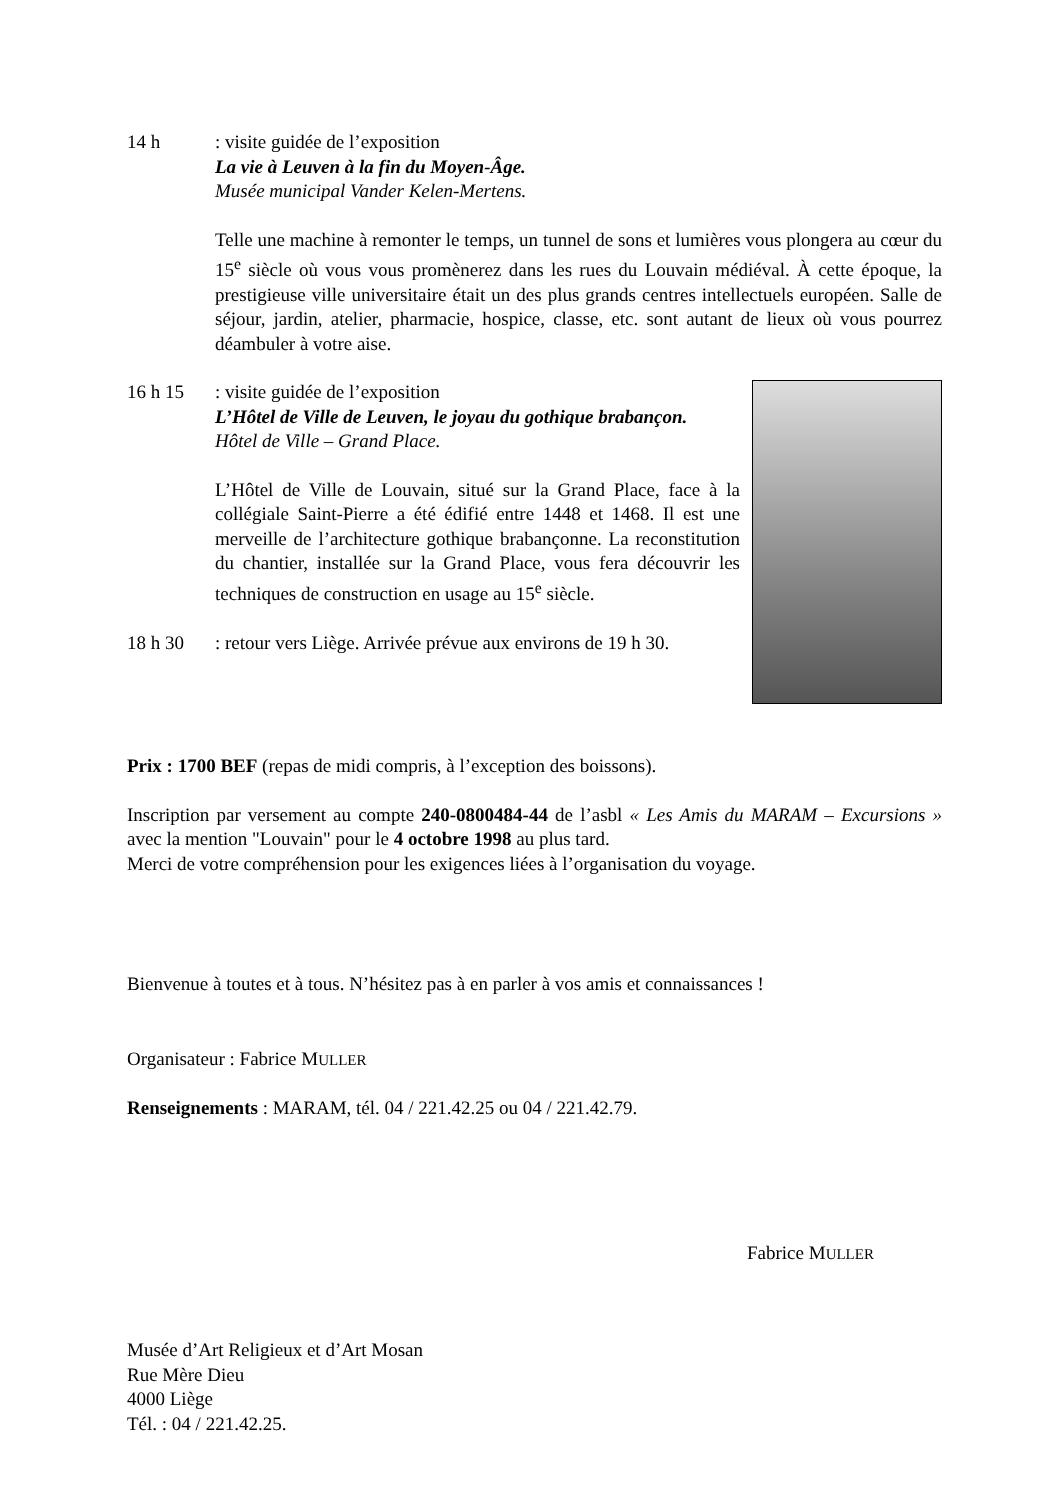14 h: visite guidée de l’exposition
La vie à Leuven à la fin du Moyen-Âge.
Musée municipal Vander Kelen-Mertens.
Telle une machine à remonter le temps, un tunnel de sons et lumières vous plongera au cœur du 15<sup>e</sup> siècle où vous vous promènerez dans les rues du Louvain médiéval. À cette époque, la prestigieuse ville universitaire était un des plus grands centres intellectuels européen. Salle de séjour, jardin, atelier, pharmacie, hospice, classe, etc. sont autant de lieux où vous pourrez déambuler à votre aise.
16 h 15: visite guidée de l’exposition
L’Hôtel de Ville de Leuven, le joyau du gothique brabançon.
Hôtel de Ville – Grand Place.
L’Hôtel de Ville de Louvain, situé sur la Grand Place, face à la collégiale Saint-Pierre a été édifié entre 1448 et 1468. Il est une merveille de l’architecture gothique brabançonne. La reconstitution du chantier, installée sur la Grand Place, vous fera découvrir les techniques de construction en usage au 15<sup>e</sup> siècle.
18 h 30: retour vers Liège. Arrivée prévue aux environs de 19 h 30.
Prix : 1700 BEF (repas de midi compris, à l’exception des boissons).
Inscription par versement au compte 240-0800484-44 de l’asbl « Les Amis du MARAM – Excursions » avec la mention "Louvain" pour le 4 octobre 1998 au plus tard.
Merci de votre compréhension pour les exigences liées à l’organisation du voyage.
Bienvenue à toutes et à tous. N’hésitez pas à en parler à vos amis et connaissances !
Organisateur : Fabrice MULLER
Renseignements : MARAM, tél. 04 / 221.42.25 ou 04 / 221.42.79.
Fabrice MULLER
Musée d’Art Religieux et d’Art Mosan
Rue Mère Dieu
4000 Liège
Tél. : 04 / 221.42.25.